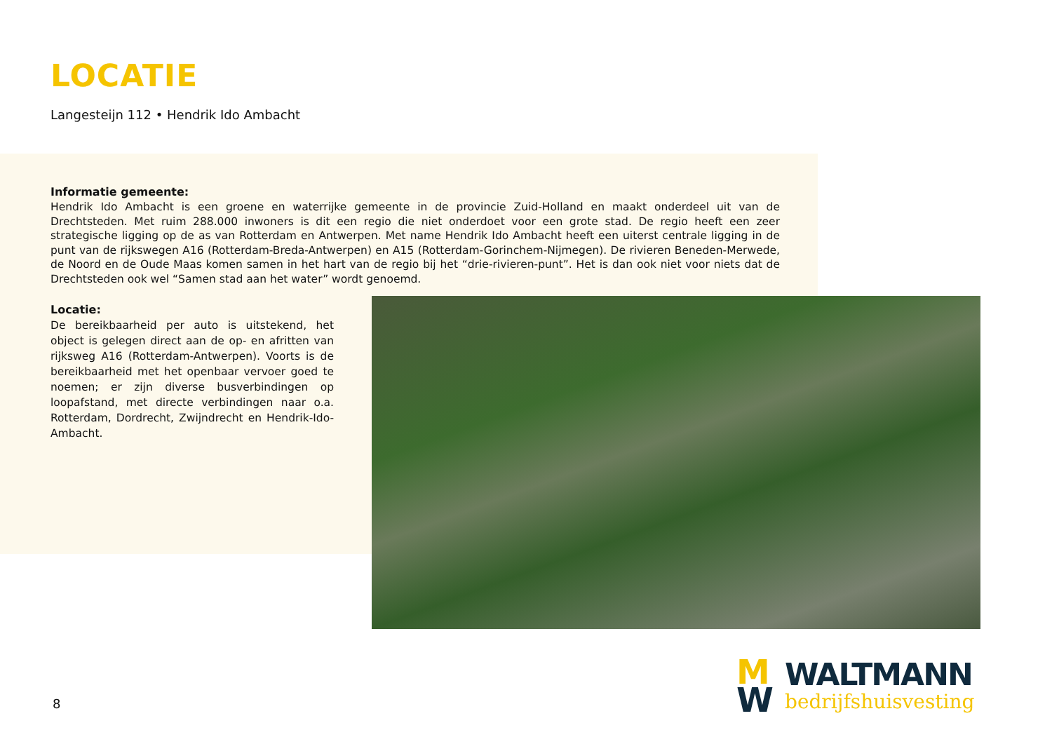LOCATIE
Langesteijn 112 • Hendrik Ido Ambacht
Informatie gemeente:
Hendrik Ido Ambacht is een groene en waterrijke gemeente in de provincie Zuid-Holland en maakt onderdeel uit van de Drechtsteden. Met ruim 288.000 inwoners is dit een regio die niet onderdoet voor een grote stad. De regio heeft een zeer strategische ligging op de as van Rotterdam en Antwerpen. Met name Hendrik Ido Ambacht heeft een uiterst centrale ligging in de punt van de rijkswegen A16 (Rotterdam-Breda-Antwerpen) en A15 (Rotterdam-Gorinchem-Nijmegen). De rivieren Beneden-Merwede, de Noord en de Oude Maas komen samen in het hart van de regio bij het “drie-rivieren-punt”. Het is dan ook niet voor niets dat de Drechtsteden ook wel “Samen stad aan het water” wordt genoemd.
Locatie:
De bereikbaarheid per auto is uitstekend, het object is gelegen direct aan de op- en afritten van rijksweg A16 (Rotterdam-Antwerpen). Voorts is de bereikbaarheid met het openbaar vervoer goed te noemen; er zijn diverse busverbindingen op loopafstand, met directe verbindingen naar o.a. Rotterdam, Dordrecht, Zwijndrecht en Hendrik-Ido-Ambacht.
8
M
W
WALTMANN
bedrijfshuisvesting